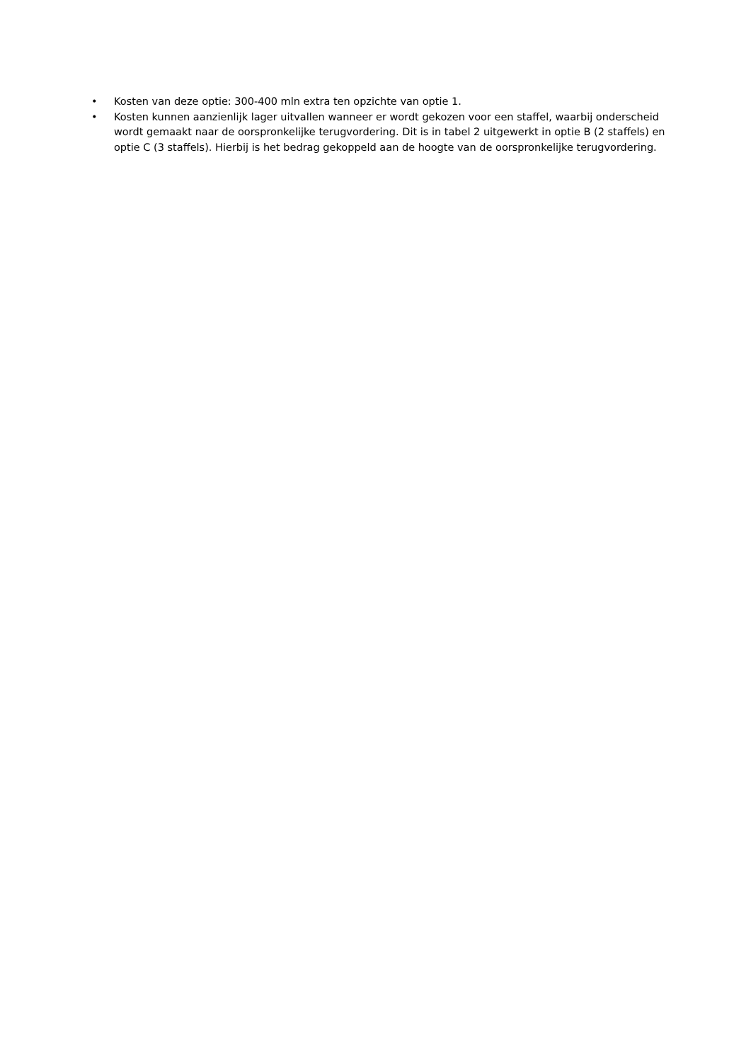• Kosten van deze optie: 300-400 mln extra ten opzichte van optie 1.
• Kosten kunnen aanzienlijk lager uitvallen wanneer er wordt gekozen voor een staffel, waarbij onderscheid wordt gemaakt naar de oorspronkelijke terugvordering. Dit is in tabel 2 uitgewerkt in optie B (2 staffels) en optie C (3 staffels). Hierbij is het bedrag gekoppeld aan de hoogte van de oorspronkelijke terugvordering.